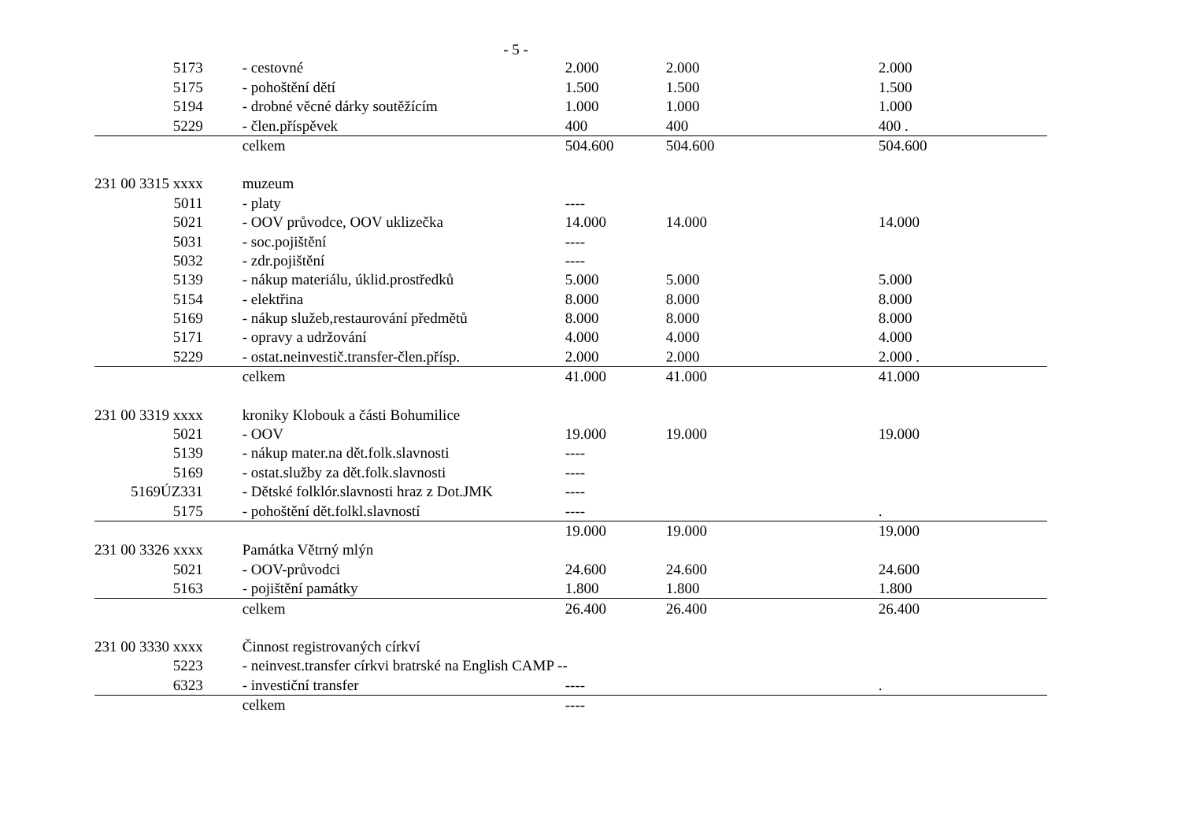- 5 -
| 5173 | - cestovné | 2.000 | 2.000 | 2.000 |
| 5175 | - pohoštění dětí | 1.500 | 1.500 | 1.500 |
| 5194 | - drobné věcné dárky soutěžícím | 1.000 | 1.000 | 1.000 |
| 5229 | - člen.příspěvek | 400 | 400 | 400 . |
| | celkem | 504.600 | 504.600 | 504.600 |
| 231 00 3315 xxxx | muzeum | | | |
| 5011 | - platy | ---- | | |
| 5021 | - OOV průvodce, OOV uklizečka | 14.000 | 14.000 | 14.000 |
| 5031 | - soc.pojištění | ---- | | |
| 5032 | - zdr.pojištění | ---- | | |
| 5139 | - nákup materiálu, úklid.prostředků | 5.000 | 5.000 | 5.000 |
| 5154 | - elektřina | 8.000 | 8.000 | 8.000 |
| 5169 | - nákup služeb,restaurování předmětů | 8.000 | 8.000 | 8.000 |
| 5171 | - opravy a udržování | 4.000 | 4.000 | 4.000 |
| 5229 | - ostat.neinvestič.transfer-člen.přísp. | 2.000 | 2.000 | 2.000 . |
| | celkem | 41.000 | 41.000 | 41.000 |
| 231 00 3319 xxxx | kroniky Klobouk a části Bohumilice | | | |
| 5021 | - OOV | 19.000 | 19.000 | 19.000 |
| 5139 | - nákup mater.na dět.folk.slavnosti | ---- | | |
| 5169 | - ostat.služby za dět.folk.slavnosti | ---- | | |
| 5169ÚZ331 | - Dětské folklór.slavnosti hraz z Dot.JMK | ---- | | |
| 5175 | - pohoštění dět.folkl.slavností | ---- | | . |
| | | 19.000 | 19.000 | 19.000 |
| 231 00 3326 xxxx | Památka Větrný mlýn | | | |
| 5021 | - OOV-průvodci | 24.600 | 24.600 | 24.600 |
| 5163 | - pojištění památky | 1.800 | 1.800 | 1.800 |
| | celkem | 26.400 | 26.400 | 26.400 |
| 231 00 3330 xxxx | Činnost registrovaných církví | | | |
| 5223 | - neinvest.transfer církvi bratrské na English CAMP -- | | | |
| 6323 | - investiční transfer | ---- | | . |
| | celkem | ---- | | |